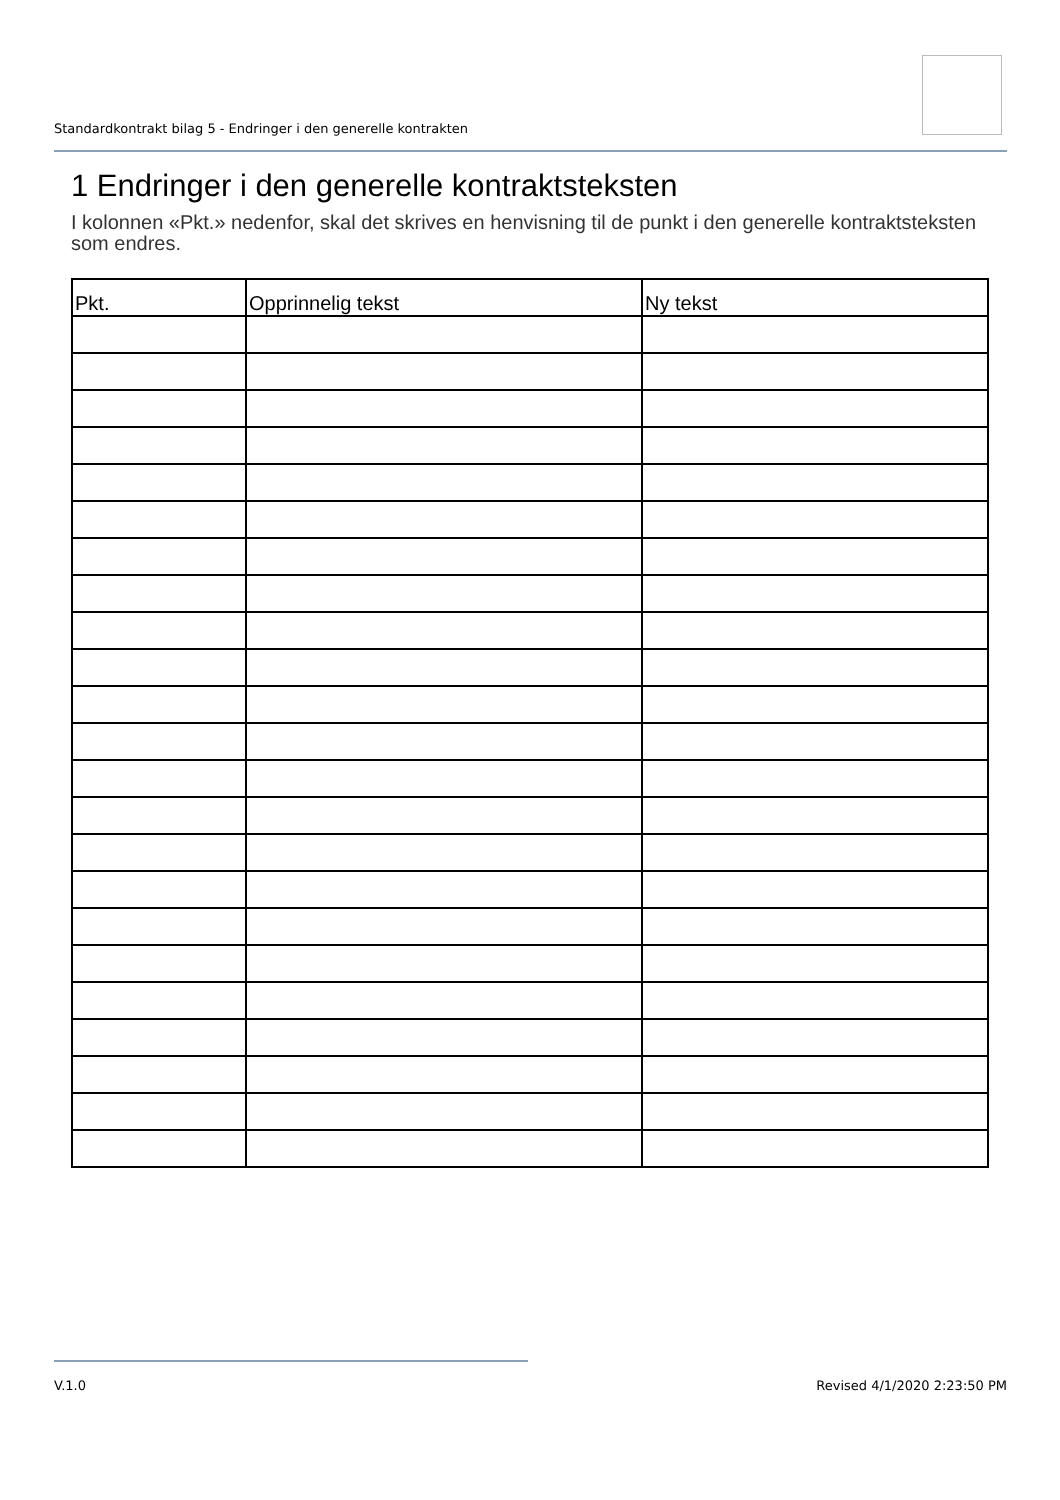Standardkontrakt bilag 5 - Endringer i den generelle kontrakten
1 Endringer i den generelle kontraktsteksten
I kolonnen «Pkt.» nedenfor, skal det skrives en henvisning til de punkt i den generelle kontraktsteksten som endres.
| Pkt. | Opprinnelig tekst | Ny tekst |
| --- | --- | --- |
V.1.0 Revised 4/1/2020 2:23:50 PM